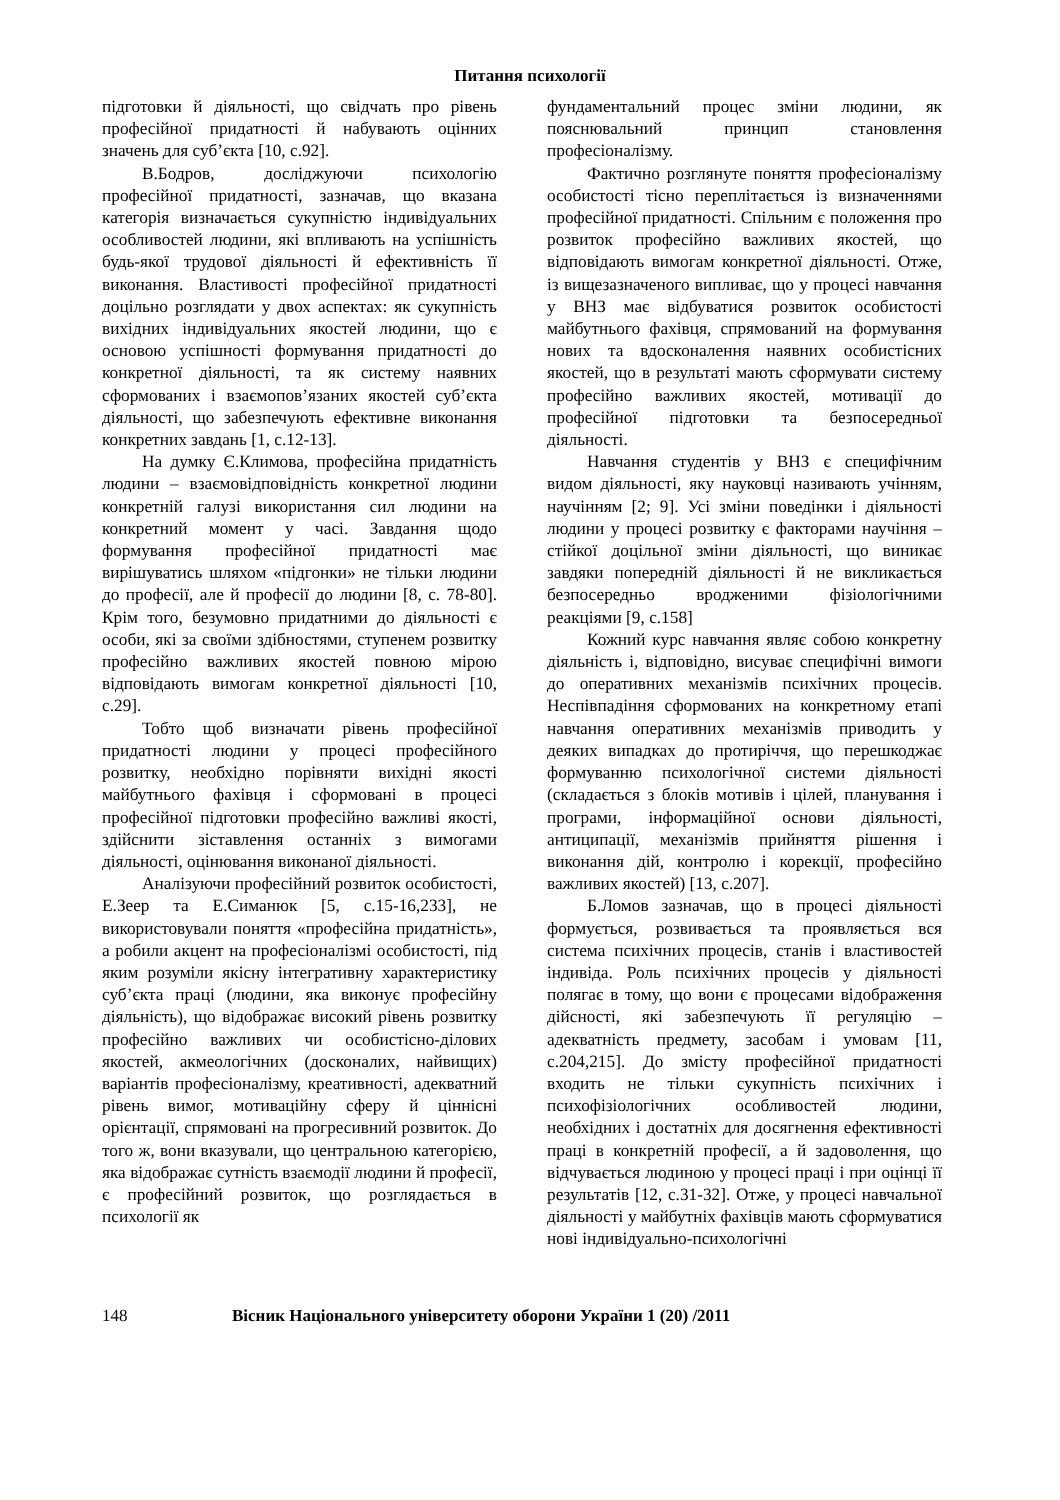Питання психології
підготовки й діяльності, що свідчать про рівень професійної придатності й набувають оцінних значень для суб’єкта [10, с.92].
В.Бодров, досліджуючи психологію професійної придатності, зазначав, що вказана категорія визначається сукупністю індивідуальних особливостей людини, які впливають на успішність будь-якої трудової діяльності й ефективність її виконання. Властивості професійної придатності доцільно розглядати у двох аспектах: як сукупність вихідних індивідуальних якостей людини, що є основою успішності формування придатності до конкретної діяльності, та як систему наявних сформованих і взаємопов’язаних якостей суб’єкта діяльності, що забезпечують ефективне виконання конкретних завдань [1, с.12-13].
На думку Є.Климова, професійна придатність людини – взаємовідповідність конкретної людини конкретній галузі використання сил людини на конкретний момент у часі. Завдання щодо формування професійної придатності має вирішуватись шляхом «підгонки» не тільки людини до професії, але й професії до людини [8, с. 78-80]. Крім того, безумовно придатними до діяльності є особи, які за своїми здібностями, ступенем розвитку професійно важливих якостей повною мірою відповідають вимогам конкретної діяльності [10, с.29].
Тобто щоб визначати рівень професійної придатності людини у процесі професійного розвитку, необхідно порівняти вихідні якості майбутнього фахівця і сформовані в процесі професійної підготовки професійно важливі якості, здійснити зіставлення останніх з вимогами діяльності, оцінювання виконаної діяльності.
Аналізуючи професійний розвиток особистості, Е.Зеер та Е.Симанюк [5, с.15-16,233], не використовували поняття «професійна придатність», а робили акцент на професіоналізмі особистості, під яким розуміли якісну інтегративну характеристику суб’єкта праці (людини, яка виконує професійну діяльність), що відображає високий рівень розвитку професійно важливих чи особистісно-ділових якостей, акмеологічних (досконалих, найвищих) варіантів професіоналізму, креативності, адекватний рівень вимог, мотиваційну сферу й ціннісні орієнтації, спрямовані на прогресивний розвиток. До того ж, вони вказували, що центральною категорією, яка відображає сутність взаємодії людини й професії, є професійний розвиток, що розглядається в психології як
фундаментальний процес зміни людини, як пояснювальний принцип становлення професіоналізму.
Фактично розглянуте поняття професіоналізму особистості тісно переплітається із визначеннями професійної придатності. Спільним є положення про розвиток професійно важливих якостей, що відповідають вимогам конкретної діяльності. Отже, із вищезазначеного випливає, що у процесі навчання у ВНЗ має відбуватися розвиток особистості майбутнього фахівця, спрямований на формування нових та вдосконалення наявних особистісних якостей, що в результаті мають сформувати систему професійно важливих якостей, мотивації до професійної підготовки та безпосередньої діяльності.
Навчання студентів у ВНЗ є специфічним видом діяльності, яку науковці називають учінням, научінням [2; 9]. Усі зміни поведінки і діяльності людини у процесі розвитку є факторами научіння – стійкої доцільної зміни діяльності, що виникає завдяки попередній діяльності й не викликається безпосередньо вродженими фізіологічними реакціями [9, с.158]
Кожний курс навчання являє собою конкретну діяльність і, відповідно, висуває специфічні вимоги до оперативних механізмів психічних процесів. Неспівпадіння сформованих на конкретному етапі навчання оперативних механізмів приводить у деяких випадках до протиріччя, що перешкоджає формуванню психологічної системи діяльності (складається з блоків мотивів і цілей, планування і програми, інформаційної основи діяльності, антиципації, механізмів прийняття рішення і виконання дій, контролю і корекції, професійно важливих якостей) [13, с.207].
Б.Ломов зазначав, що в процесі діяльності формується, розвивається та проявляється вся система психічних процесів, станів і властивостей індивіда. Роль психічних процесів у діяльності полягає в тому, що вони є процесами відображення дійсності, які забезпечують її регуляцію – адекватність предмету, засобам і умовам [11, с.204,215]. До змісту професійної придатності входить не тільки сукупність психічних і психофізіологічних особливостей людини, необхідних і достатніх для досягнення ефективності праці в конкретній професії, а й задоволення, що відчувається людиною у процесі праці і при оцінці її результатів [12, с.31-32]. Отже, у процесі навчальної діяльності у майбутніх фахівців мають сформуватися нові індивідуально-психологічні
148 Вісник Національного університету оборони України 1 (20) /2011